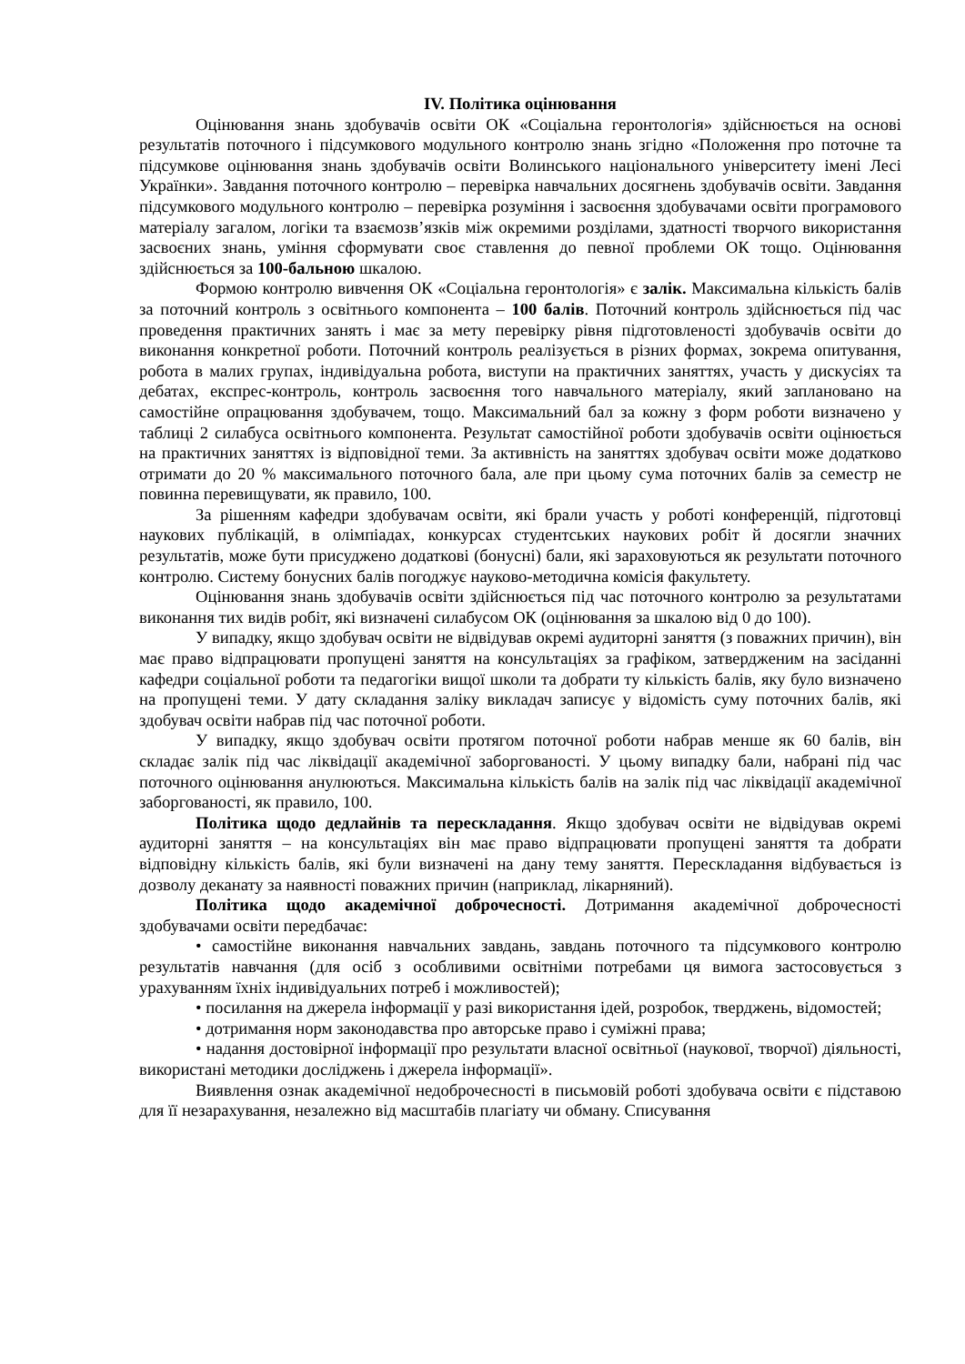IV. Політика оцінювання
Оцінювання знань здобувачів освіти ОК «Соціальна геронтологія» здійснюється на основі результатів поточного і підсумкового модульного контролю знань згідно «Положення про поточне та підсумкове оцінювання знань здобувачів освіти Волинського національного університету імені Лесі Українки». Завдання поточного контролю – перевірка навчальних досягнень здобувачів освіти. Завдання підсумкового модульного контролю – перевірка розуміння і засвоєння здобувачами освіти програмового матеріалу загалом, логіки та взаємозв’язків між окремими розділами, здатності творчого використання засвоєних знань, уміння сформувати своє ставлення до певної проблеми ОК тощо. Оцінювання здійснюється за 100-бальною шкалою.
Формою контролю вивчення ОК «Соціальна геронтологія» є залік. Максимальна кількість балів за поточний контроль з освітнього компонента – 100 балів. Поточний контроль здійснюється під час проведення практичних занять і має за мету перевірку рівня підготовленості здобувачів освіти до виконання конкретної роботи. Поточний контроль реалізується в різних формах, зокрема опитування, робота в малих групах, індивідуальна робота, виступи на практичних заняттях, участь у дискусіях та дебатах, експрес-контроль, контроль засвоєння того навчального матеріалу, який заплановано на самостійне опрацювання здобувачем, тощо. Максимальний бал за кожну з форм роботи визначено у таблиці 2 силабуса освітнього компонента. Результат самостійної роботи здобувачів освіти оцінюється на практичних заняттях із відповідної теми. За активність на заняттях здобувач освіти може додатково отримати до 20 % максимального поточного бала, але при цьому сума поточних балів за семестр не повинна перевищувати, як правило, 100.
За рішенням кафедри здобувачам освіти, які брали участь у роботі конференцій, підготовці наукових публікацій, в олімпіадах, конкурсах студентських наукових робіт й досягли значних результатів, може бути присуджено додаткові (бонусні) бали, які зараховуються як результати поточного контролю. Систему бонусних балів погоджує науково-методична комісія факультету.
Оцінювання знань здобувачів освіти здійснюється під час поточного контролю за результатами виконання тих видів робіт, які визначені силабусом ОК (оцінювання за шкалою від 0 до 100).
У випадку, якщо здобувач освіти не відвідував окремі аудиторні заняття (з поважних причин), він має право відпрацювати пропущені заняття на консультаціях за графіком, затвердженим на засіданні кафедри соціальної роботи та педагогіки вищої школи та добрати ту кількість балів, яку було визначено на пропущені теми. У дату складання заліку викладач записує у відомість суму поточних балів, які здобувач освіти набрав під час поточної роботи.
У випадку, якщо здобувач освіти протягом поточної роботи набрав менше як 60 балів, він складає залік під час ліквідації академічної заборгованості. У цьому випадку бали, набрані під час поточного оцінювання анулюються. Максимальна кількість балів на залік під час ліквідації академічної заборгованості, як правило, 100.
Політика щодо дедлайнів та перескладання. Якщо здобувач освіти не відвідував окремі аудиторні заняття – на консультаціях він має право відпрацювати пропущені заняття та добрати відповідну кількість балів, які були визначені на дану тему заняття. Перескладання відбувається із дозволу деканату за наявності поважних причин (наприклад, лікарняний).
Політика щодо академічної доброчесності. Дотримання академічної доброчесності здобувачами освіти передбачає:
• самостійне виконання навчальних завдань, завдань поточного та підсумкового контролю результатів навчання (для осіб з особливими освітніми потребами ця вимога застосовується з урахуванням їхніх індивідуальних потреб і можливостей);
• посилання на джерела інформації у разі використання ідей, розробок, тверджень, відомостей;
• дотримання норм законодавства про авторське право і суміжні права;
• надання достовірної інформації про результати власної освітньої (наукової, творчої) діяльності, використані методики досліджень і джерела інформації».
Виявлення ознак академічної недоброчесності в письмовій роботі здобувача освіти є підставою для її незарахування, незалежно від масштабів плагіату чи обману. Списування